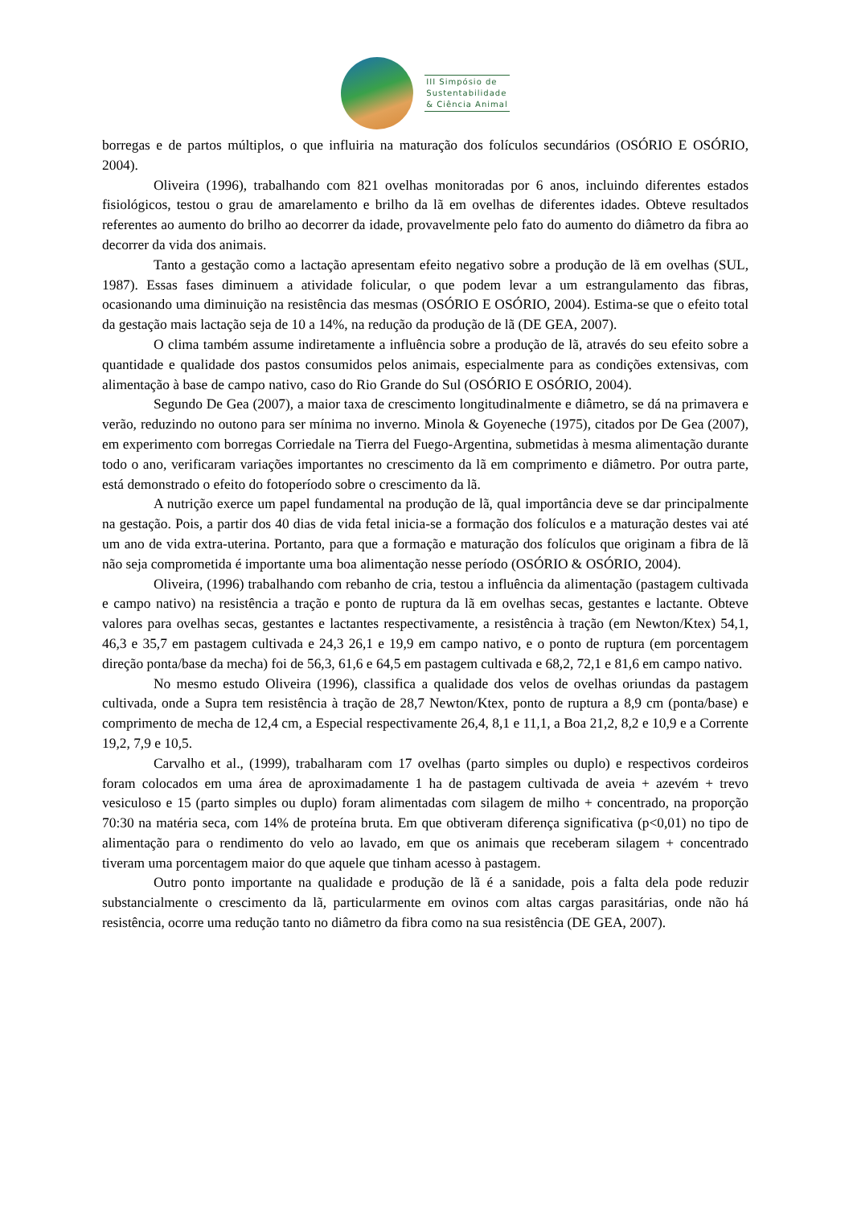III Simpósio de
Sustentabilidade
& Ciência Animal
borregas e de partos múltiplos, o que influiria na maturação dos folículos secundários (OSÓRIO E OSÓRIO, 2004).
Oliveira (1996), trabalhando com 821 ovelhas monitoradas por 6 anos, incluindo diferentes estados fisiológicos, testou o grau de amarelamento e brilho da lã em ovelhas de diferentes idades. Obteve resultados referentes ao aumento do brilho ao decorrer da idade, provavelmente pelo fato do aumento do diâmetro da fibra ao decorrer da vida dos animais.
Tanto a gestação como a lactação apresentam efeito negativo sobre a produção de lã em ovelhas (SUL, 1987). Essas fases diminuem a atividade folicular, o que podem levar a um estrangulamento das fibras, ocasionando uma diminuição na resistência das mesmas (OSÓRIO E OSÓRIO, 2004). Estima-se que o efeito total da gestação mais lactação seja de 10 a 14%, na redução da produção de lã (DE GEA, 2007).
O clima também assume indiretamente a influência sobre a produção de lã, através do seu efeito sobre a quantidade e qualidade dos pastos consumidos pelos animais, especialmente para as condições extensivas, com alimentação à base de campo nativo, caso do Rio Grande do Sul (OSÓRIO E OSÓRIO, 2004).
Segundo De Gea (2007), a maior taxa de crescimento longitudinalmente e diâmetro, se dá na primavera e verão, reduzindo no outono para ser mínima no inverno. Minola & Goyeneche (1975), citados por De Gea (2007), em experimento com borregas Corriedale na Tierra del Fuego-Argentina, submetidas à mesma alimentação durante todo o ano, verificaram variações importantes no crescimento da lã em comprimento e diâmetro. Por outra parte, está demonstrado o efeito do fotoperíodo sobre o crescimento da lã.
A nutrição exerce um papel fundamental na produção de lã, qual importância deve se dar principalmente na gestação. Pois, a partir dos 40 dias de vida fetal inicia-se a formação dos folículos e a maturação destes vai até um ano de vida extra-uterina. Portanto, para que a formação e maturação dos folículos que originam a fibra de lã não seja comprometida é importante uma boa alimentação nesse período (OSÓRIO & OSÓRIO, 2004).
Oliveira, (1996) trabalhando com rebanho de cria, testou a influência da alimentação (pastagem cultivada e campo nativo) na resistência a tração e ponto de ruptura da lã em ovelhas secas, gestantes e lactante. Obteve valores para ovelhas secas, gestantes e lactantes respectivamente, a resistência à tração (em Newton/Ktex) 54,1, 46,3 e 35,7 em pastagem cultivada e 24,3 26,1 e 19,9 em campo nativo, e o ponto de ruptura (em porcentagem direção ponta/base da mecha) foi de 56,3, 61,6 e 64,5 em pastagem cultivada e 68,2, 72,1 e 81,6 em campo nativo.
No mesmo estudo Oliveira (1996), classifica a qualidade dos velos de ovelhas oriundas da pastagem cultivada, onde a Supra tem resistência à tração de 28,7 Newton/Ktex, ponto de ruptura a 8,9 cm (ponta/base) e comprimento de mecha de 12,4 cm, a Especial respectivamente 26,4, 8,1 e 11,1, a Boa 21,2, 8,2 e 10,9 e a Corrente 19,2, 7,9 e 10,5.
Carvalho et al., (1999), trabalharam com 17 ovelhas (parto simples ou duplo) e respectivos cordeiros foram colocados em uma área de aproximadamente 1 ha de pastagem cultivada de aveia + azevém + trevo vesiculoso e 15 (parto simples ou duplo) foram alimentadas com silagem de milho + concentrado, na proporção 70:30 na matéria seca, com 14% de proteína bruta. Em que obtiveram diferença significativa (p<0,01) no tipo de alimentação para o rendimento do velo ao lavado, em que os animais que receberam silagem + concentrado tiveram uma porcentagem maior do que aquele que tinham acesso à pastagem.
Outro ponto importante na qualidade e produção de lã é a sanidade, pois a falta dela pode reduzir substancialmente o crescimento da lã, particularmente em ovinos com altas cargas parasitárias, onde não há resistência, ocorre uma redução tanto no diâmetro da fibra como na sua resistência (DE GEA, 2007).